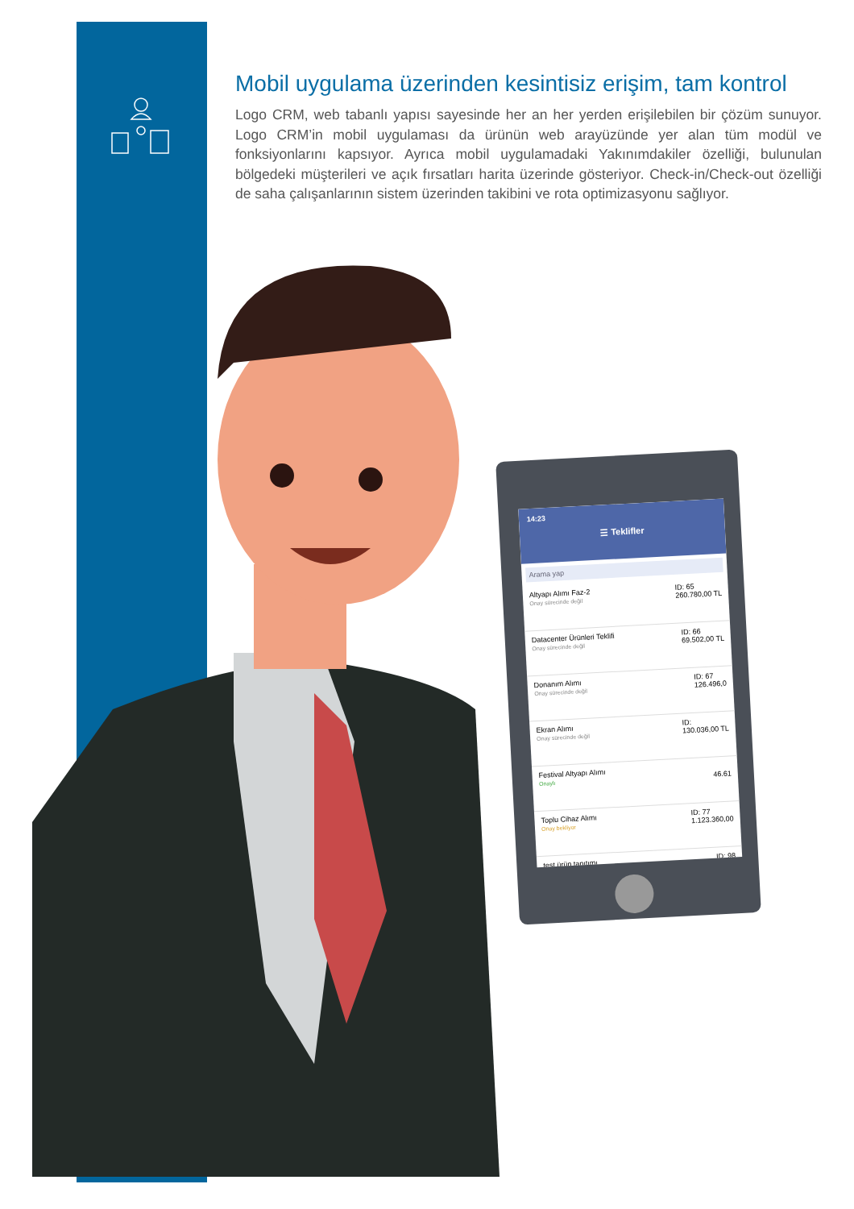Mobil uygulama üzerinden kesintisiz erişim, tam kontrol
Logo CRM, web tabanlı yapısı sayesinde her an her yerden erişilebilen bir çözüm sunuyor. Logo CRM’in mobil uygulaması da ürünün web arayüzünde yer alan tüm modül ve fonksiyonlarını kapsıyor. Ayrıca mobil uygulamadaki Yakınımdakiler özelliği, bulunulan bölgedeki müşterileri ve açık fırsatları harita üzerinde gösteriyor. Check-in/Check-out özelliği de saha çalışanlarının sistem üzerinden takibini ve rota optimizasyonu sağlıyor.
14:23
☰ Teklifler
Arama yap
Altyapı Alımı Faz-2
Onay sürecinde değil
ID: 65
260.780,00 TL
Datacenter Ürünleri Teklifi
Onay sürecinde değil
ID: 66
69.502,00 TL
Donanım Alımı
Onay sürecinde değil
ID: 67
126.496,0
Ekran Alımı
Onay sürecinde değil
ID:
130.036,00 TL
Festival Altyapı Alımı
Onaylı
46.61
Toplu Cihaz Alımı
Onay bekliyor
ID: 77
1.123.360,00
test ürün tanıtımı
ID: 98